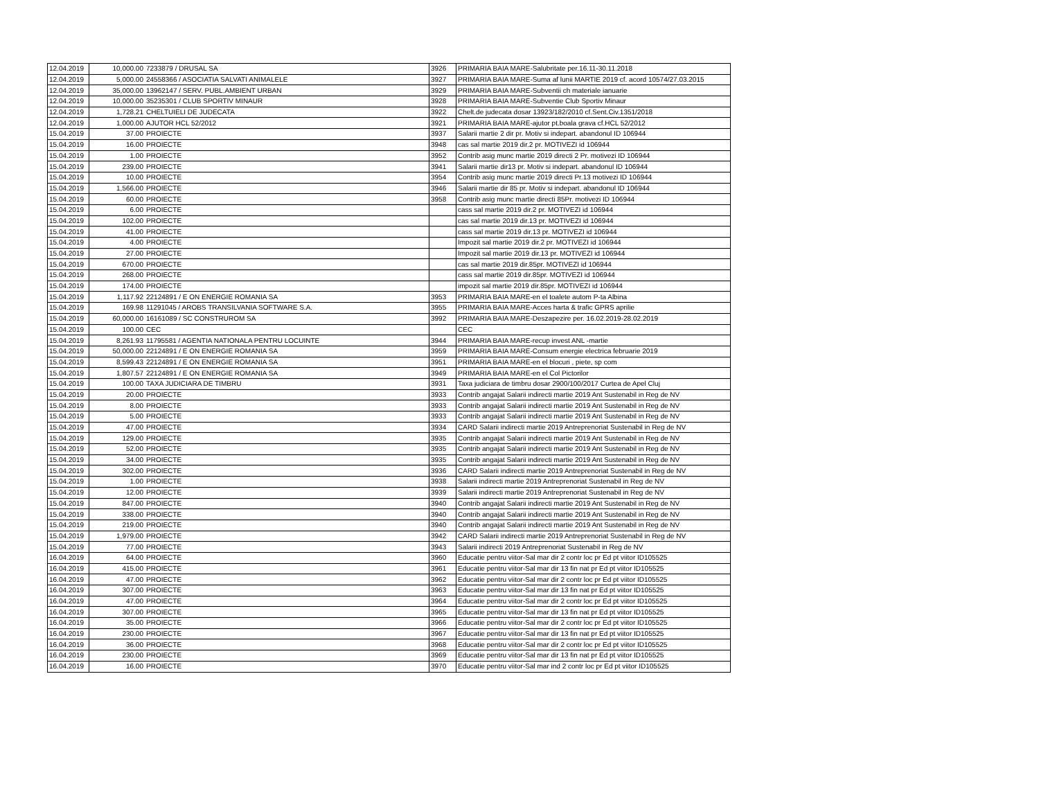| 12.04.2019 | 10,000.00 | 7233879 / DRUSAL SA | 3926 | PRIMARIA BAIA MARE-Salubritate per.16.11-30.11.2018 |
| 12.04.2019 | 5,000.00 | 24558366 / ASOCIATIA SALVATI ANIMALELE | 3927 | PRIMARIA BAIA MARE-Suma af lunii MARTIE 2019 cf. acord 10574/27.03.2015 |
| 12.04.2019 | 35,000.00 | 13962147 / SERV. PUBL.AMBIENT URBAN | 3929 | PRIMARIA BAIA MARE-Subventii ch materiale ianuarie |
| 12.04.2019 | 10,000.00 | 35235301 / CLUB SPORTIV MINAUR | 3928 | PRIMARIA BAIA MARE-Subventie Club Sportiv Minaur |
| 12.04.2019 | 1,728.21 | CHELTUIELI DE JUDECATA | 3922 | Chelt.de judecata dosar 13923/182/2010 cf.Sent.Civ.1351/2018 |
| 12.04.2019 | 1,000.00 | AJUTOR HCL 52/2012 | 3921 | PRIMARIA BAIA MARE-ajutor pt.boala grava cf.HCL 52/2012 |
| 15.04.2019 | 37.00 | PROIECTE | 3937 | Salarii martie 2 dir pr. Motiv si indepart. abandonul ID 106944 |
| 15.04.2019 | 16.00 | PROIECTE | 3948 | cas sal martie 2019 dir.2 pr. MOTIVEZI id 106944 |
| 15.04.2019 | 1.00 | PROIECTE | 3952 | Contrib asig munc martie 2019 directi 2 Pr. motivezi ID 106944 |
| 15.04.2019 | 239.00 | PROIECTE | 3941 | Salarii martie dir13 pr. Motiv si indepart. abandonul ID 106944 |
| 15.04.2019 | 10.00 | PROIECTE | 3954 | Contrib asig munc martie 2019 directi Pr.13 motivezi ID 106944 |
| 15.04.2019 | 1,566.00 | PROIECTE | 3946 | Salarii martie dir 85 pr. Motiv si indepart. abandonul ID 106944 |
| 15.04.2019 | 60.00 | PROIECTE | 3958 | Contrib asig munc martie directi 85Pr. motivezi ID 106944 |
| 15.04.2019 | 6.00 | PROIECTE | | cass sal martie 2019 dir.2 pr. MOTIVEZI id 106944 |
| 15.04.2019 | 102.00 | PROIECTE | | cas sal martie 2019 dir.13 pr. MOTIVEZI id 106944 |
| 15.04.2019 | 41.00 | PROIECTE | | cass sal martie 2019 dir.13 pr. MOTIVEZI id 106944 |
| 15.04.2019 | 4.00 | PROIECTE | | Impozit sal martie 2019 dir.2 pr. MOTIVEZI id 106944 |
| 15.04.2019 | 27.00 | PROIECTE | | Impozit sal martie 2019 dir.13 pr. MOTIVEZI id 106944 |
| 15.04.2019 | 670.00 | PROIECTE | | cas sal martie 2019 dir.85pr. MOTIVEZI id 106944 |
| 15.04.2019 | 268.00 | PROIECTE | | cass sal martie 2019 dir.85pr. MOTIVEZI id 106944 |
| 15.04.2019 | 174.00 | PROIECTE | | impozit sal martie 2019 dir.85pr. MOTIVEZI id 106944 |
| 15.04.2019 | 1,117.92 | 22124891 / E ON ENERGIE ROMANIA SA | 3953 | PRIMARIA BAIA MARE-en el toalete autom P-ta Albina |
| 15.04.2019 | 169.98 | 11291045 / AROBS TRANSILVANIA SOFTWARE S.A. | 3955 | PRIMARIA BAIA MARE-Acces harta & trafic GPRS aprilie |
| 15.04.2019 | 60,000.00 | 16161089 / SC CONSTRUROM SA | 3992 | PRIMARIA BAIA MARE-Deszapezire per. 16.02.2019-28.02.2019 |
| 15.04.2019 | 100.00 | CEC | | CEC |
| 15.04.2019 | 8,261.93 | 11795581 / AGENTIA NATIONALA PENTRU LOCUINTE | 3944 | PRIMARIA BAIA MARE-recup invest ANL -martie |
| 15.04.2019 | 50,000.00 | 22124891 / E ON ENERGIE ROMANIA SA | 3959 | PRIMARIA BAIA MARE-Consum energie electrica februarie 2019 |
| 15.04.2019 | 8,599.43 | 22124891 / E ON ENERGIE ROMANIA SA | 3951 | PRIMARIA BAIA MARE-en el blocuri , piete, sp com |
| 15.04.2019 | 1,807.57 | 22124891 / E ON ENERGIE ROMANIA SA | 3949 | PRIMARIA BAIA MARE-en el Col Pictorilor |
| 15.04.2019 | 100.00 | TAXA JUDICIARA DE TIMBRU | 3931 | Taxa judiciara de timbru dosar 2900/100/2017 Curtea de Apel Cluj |
| 15.04.2019 | 20.00 | PROIECTE | 3933 | Contrib angajat Salarii indirecti martie 2019 Ant Sustenabil in Reg de NV |
| 15.04.2019 | 8.00 | PROIECTE | 3933 | Contrib angajat Salarii indirecti martie 2019 Ant Sustenabil in Reg de NV |
| 15.04.2019 | 5.00 | PROIECTE | 3933 | Contrib angajat Salarii indirecti martie 2019 Ant Sustenabil in Reg de NV |
| 15.04.2019 | 47.00 | PROIECTE | 3934 | CARD Salarii indirecti martie 2019 Antreprenoriat Sustenabil in Reg de NV |
| 15.04.2019 | 129.00 | PROIECTE | 3935 | Contrib angajat Salarii indirecti martie 2019 Ant Sustenabil in Reg de NV |
| 15.04.2019 | 52.00 | PROIECTE | 3935 | Contrib angajat Salarii indirecti martie 2019 Ant Sustenabil in Reg de NV |
| 15.04.2019 | 34.00 | PROIECTE | 3935 | Contrib angajat Salarii indirecti martie 2019 Ant Sustenabil in Reg de NV |
| 15.04.2019 | 302.00 | PROIECTE | 3936 | CARD Salarii indirecti martie 2019 Antreprenoriat Sustenabil in Reg de NV |
| 15.04.2019 | 1.00 | PROIECTE | 3938 | Salarii indirecti martie 2019 Antreprenoriat Sustenabil in Reg de NV |
| 15.04.2019 | 12.00 | PROIECTE | 3939 | Salarii indirecti martie 2019 Antreprenoriat Sustenabil in Reg de NV |
| 15.04.2019 | 847.00 | PROIECTE | 3940 | Contrib angajat Salarii indirecti martie 2019 Ant Sustenabil in Reg de NV |
| 15.04.2019 | 338.00 | PROIECTE | 3940 | Contrib angajat Salarii indirecti martie 2019 Ant Sustenabil in Reg de NV |
| 15.04.2019 | 219.00 | PROIECTE | 3940 | Contrib angajat Salarii indirecti martie 2019 Ant Sustenabil in Reg de NV |
| 15.04.2019 | 1,979.00 | PROIECTE | 3942 | CARD Salarii indirecti martie 2019 Antreprenoriat Sustenabil in Reg de NV |
| 15.04.2019 | 77.00 | PROIECTE | 3943 | Salarii indirecti 2019 Antreprenoriat Sustenabil in Reg de NV |
| 16.04.2019 | 64.00 | PROIECTE | 3960 | Educatie pentru viitor-Sal mar dir 2 contr loc pr Ed pt viitor ID105525 |
| 16.04.2019 | 415.00 | PROIECTE | 3961 | Educatie pentru viitor-Sal mar dir 13 fin nat pr Ed pt viitor ID105525 |
| 16.04.2019 | 47.00 | PROIECTE | 3962 | Educatie pentru viitor-Sal mar dir 2 contr loc pr Ed pt viitor ID105525 |
| 16.04.2019 | 307.00 | PROIECTE | 3963 | Educatie pentru viitor-Sal mar dir 13 fin nat pr Ed pt viitor ID105525 |
| 16.04.2019 | 47.00 | PROIECTE | 3964 | Educatie pentru viitor-Sal mar dir 2 contr loc pr Ed pt viitor ID105525 |
| 16.04.2019 | 307.00 | PROIECTE | 3965 | Educatie pentru viitor-Sal mar dir 13 fin nat pr Ed pt viitor ID105525 |
| 16.04.2019 | 35.00 | PROIECTE | 3966 | Educatie pentru viitor-Sal mar dir 2 contr loc pr Ed pt viitor ID105525 |
| 16.04.2019 | 230.00 | PROIECTE | 3967 | Educatie pentru viitor-Sal mar dir 13 fin nat pr Ed pt viitor ID105525 |
| 16.04.2019 | 36.00 | PROIECTE | 3968 | Educatie pentru viitor-Sal mar dir 2 contr loc pr Ed pt viitor ID105525 |
| 16.04.2019 | 230.00 | PROIECTE | 3969 | Educatie pentru viitor-Sal mar dir 13 fin nat pr Ed pt viitor ID105525 |
| 16.04.2019 | 16.00 | PROIECTE | 3970 | Educatie pentru viitor-Sal mar ind 2 contr loc pr Ed pt viitor ID105525 |